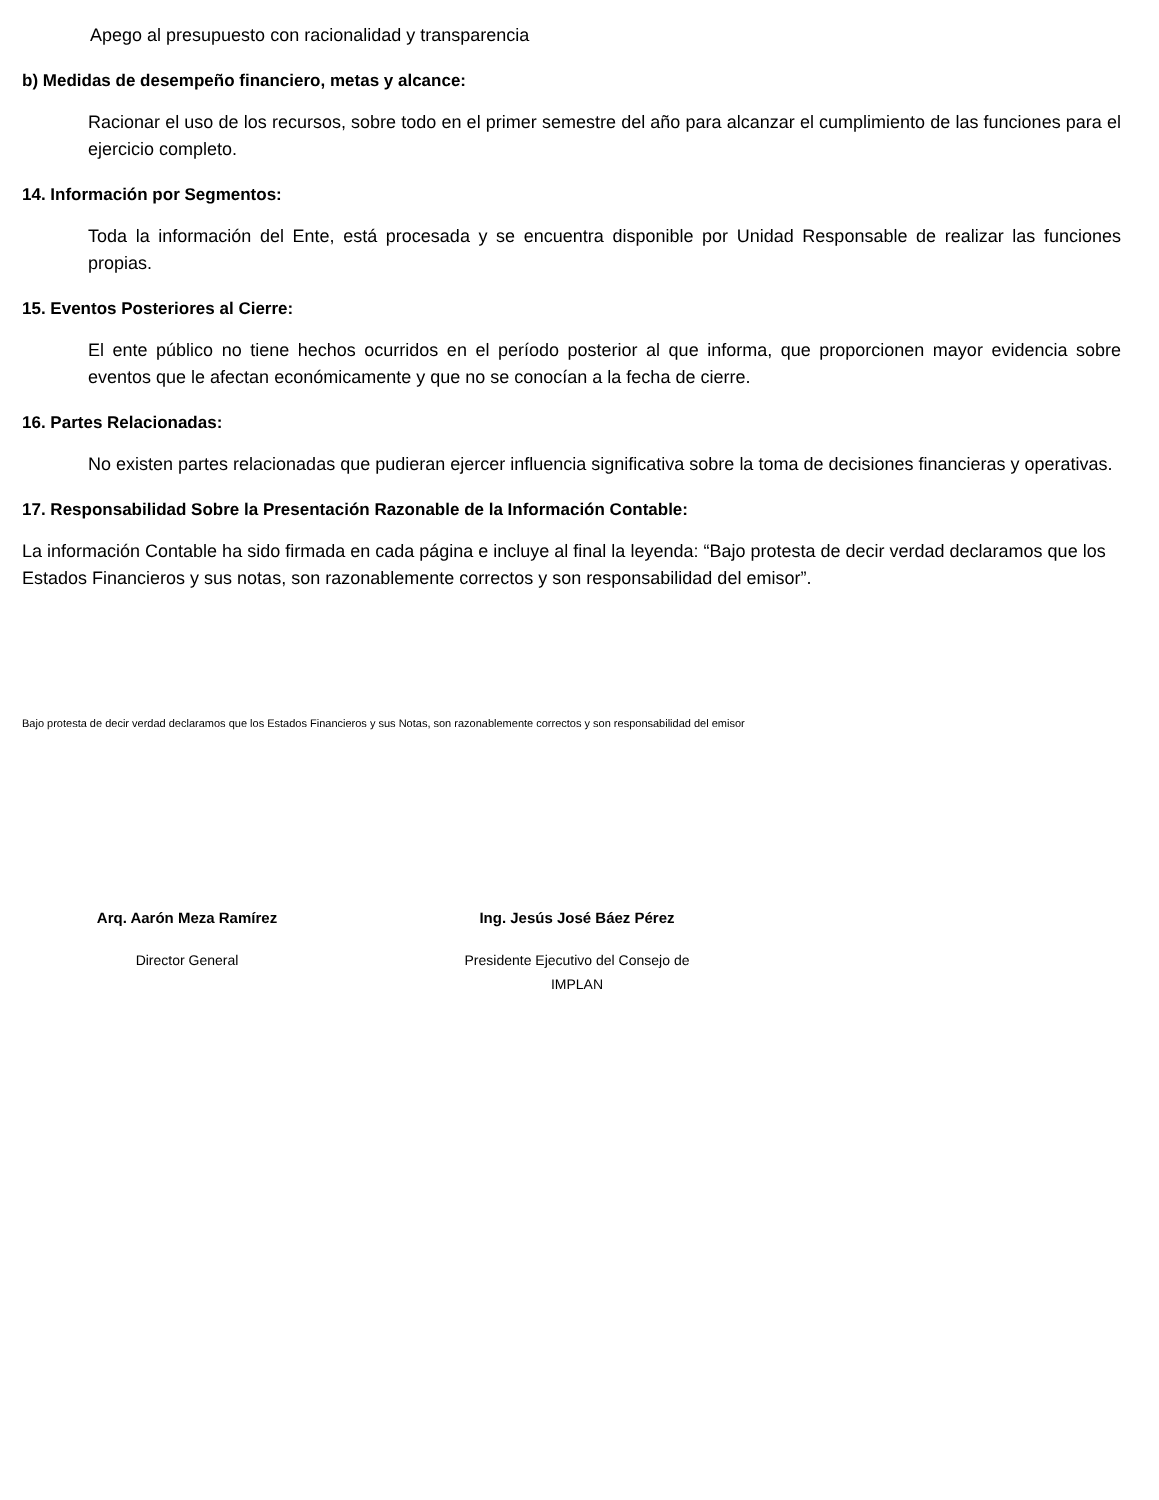Apego al presupuesto con racionalidad y transparencia
b) Medidas de desempeño financiero, metas y alcance:
Racionar el uso de los recursos, sobre todo en el primer semestre del año para alcanzar el cumplimiento de las funciones para el ejercicio completo.
14. Información por Segmentos:
Toda la información del Ente, está procesada y se encuentra disponible por Unidad Responsable de realizar las funciones propias.
15. Eventos Posteriores al Cierre:
El ente público no tiene hechos ocurridos en el período posterior al que informa, que proporcionen mayor evidencia sobre eventos que le afectan económicamente y que no se conocían a la fecha de cierre.
16. Partes Relacionadas:
No existen partes relacionadas que pudieran ejercer influencia significativa sobre la toma de decisiones financieras y operativas.
17. Responsabilidad Sobre la Presentación Razonable de la Información Contable:
La información Contable ha sido firmada en cada página e incluye al final la leyenda: “Bajo protesta de decir verdad declaramos que los Estados Financieros y sus notas, son razonablemente correctos y son responsabilidad del emisor”.
Bajo protesta de decir verdad declaramos que los Estados Financieros y sus Notas, son razonablemente correctos y son responsabilidad del emisor
Arq. Aarón Meza Ramírez
Director General
Ing. Jesús José Báez Pérez
Presidente Ejecutivo del Consejo de
IMPLAN